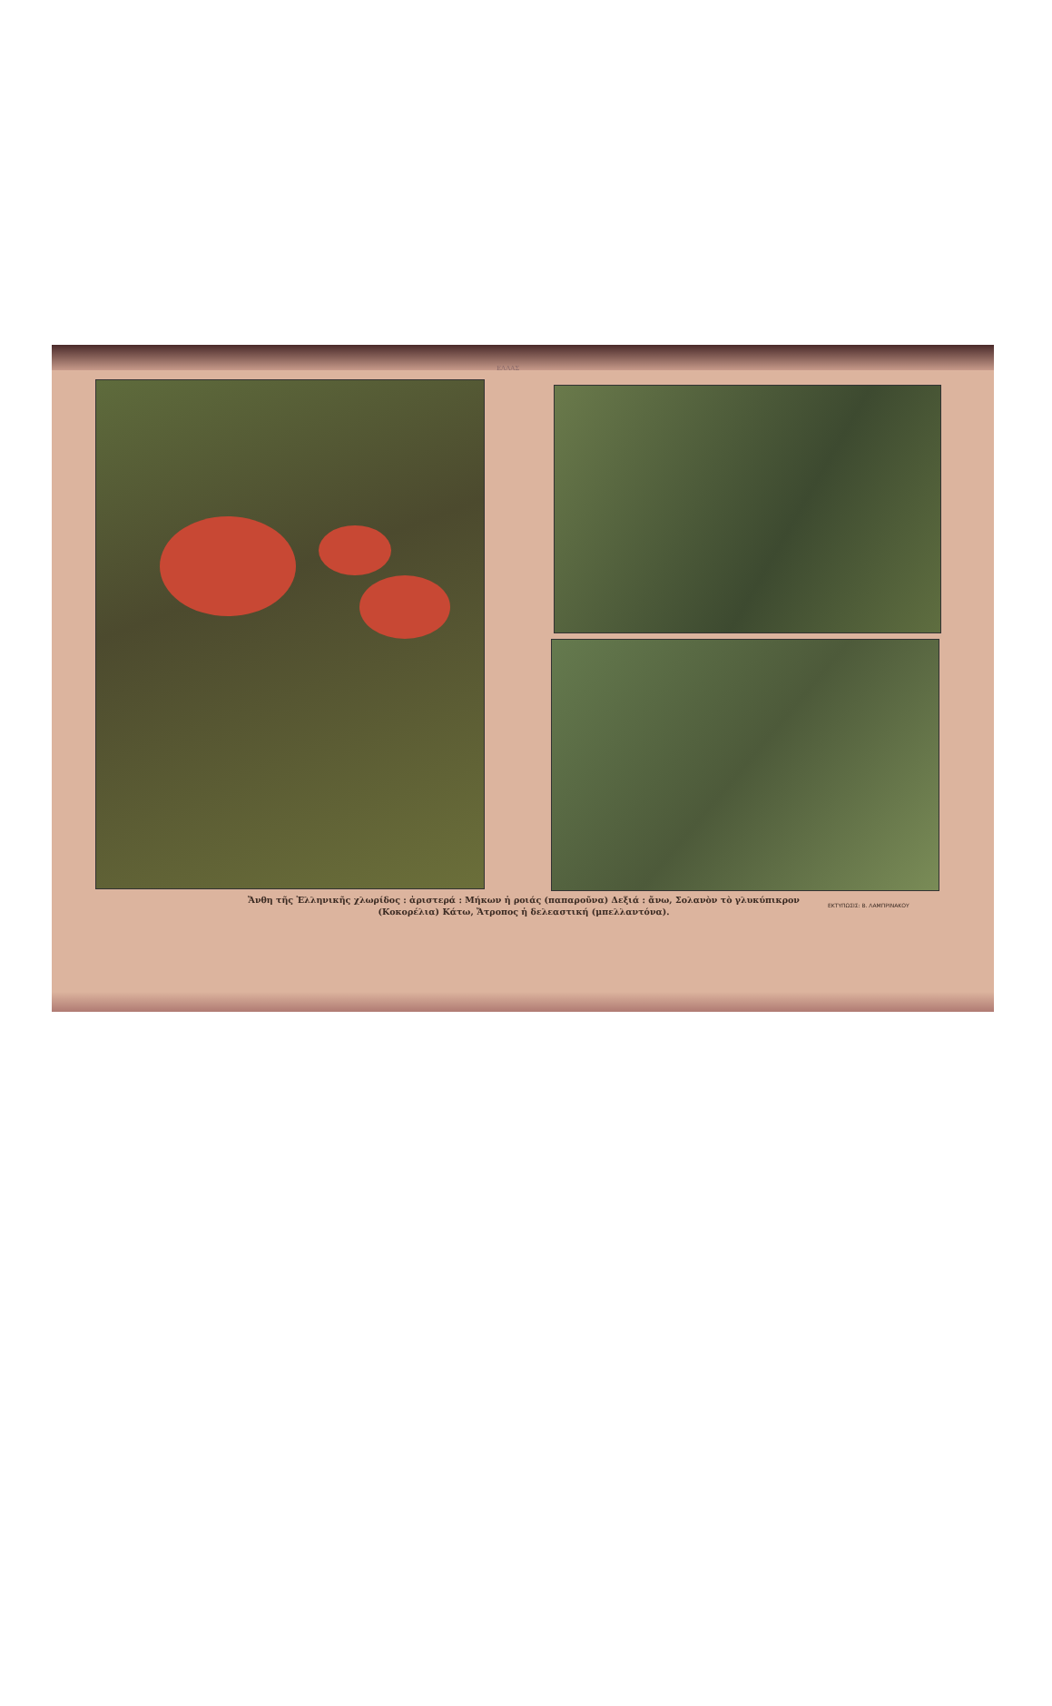ΕΛΛΑΣ
Ἄνθη τῆς Ἑλληνικῆς χλωρίδος : ἀριστερά : Μήκων ἡ ροιάς (παπαροῦνα) Δεξιά : ἄνω, Σολανὸν τὸ γλυκύπικρον
(Κοκορέλια) Κάτω, Ἄτροπος ἡ δελεαστική (μπελλαντόνα).
ΕΚΤΥΠΩΣΙΣ: Β. ΛΑΜΠΡΙΝΑΚΟΥ